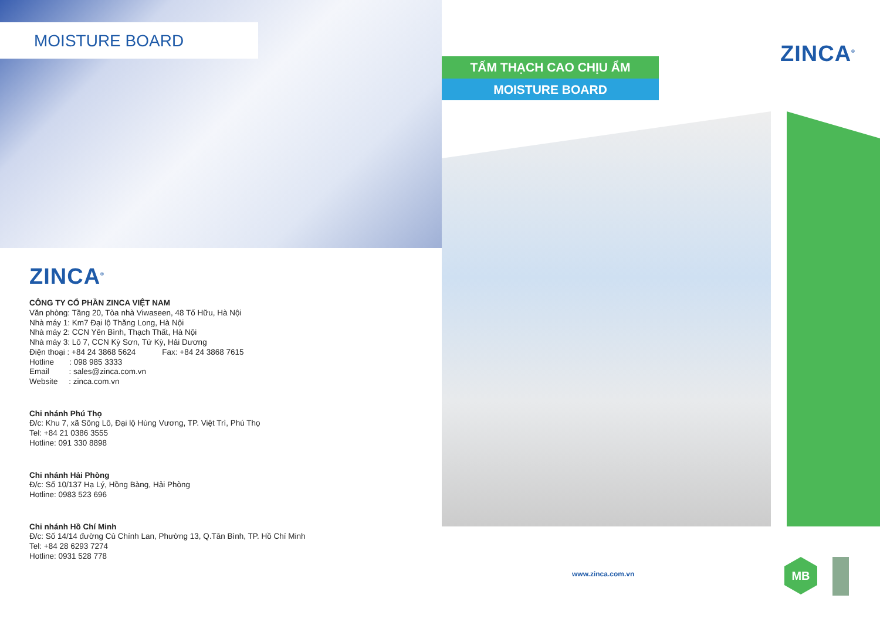MOISTURE BOARD
ZINCA<sup>®</sup>
CÔNG TY CỔ PHẦN ZINCA VIỆT NAM
Văn phòng: Tầng 20, Tòa nhà Viwaseen, 48 Tố Hữu, Hà Nội
Nhà máy 1: Km7 Đại lộ Thăng Long, Hà Nội
Nhà máy 2: CCN Yên Bình, Thạch Thất, Hà Nội
Nhà máy 3: Lô 7, CCN Kỳ Sơn, Tứ Kỳ, Hải Dương
Điện thoại : +84 24 3868 5624 Fax: +84 24 3868 7615
Hotline : 098 985 3333
Email : sales@zinca.com.vn
Website : zinca.com.vn
Chi nhánh Phú Thọ
Đ/c: Khu 7, xã Sông Lô, Đại lộ Hùng Vương, TP. Việt Trì, Phú Thọ
Tel: +84 21 0386 3555
Hotline: 091 330 8898
Chi nhánh Hải Phòng
Đ/c: Số 10/137 Hạ Lý, Hồng Bàng, Hải Phòng
Hotline: 0983 523 696
Chi nhánh Hồ Chí Minh
Đ/c: Số 14/14 đường Cù Chính Lan, Phường 13, Q.Tân Bình, TP. Hồ Chí Minh
Tel: +84 28 6293 7274
Hotline: 0931 528 778
TẤM THẠCH CAO CHỊU ẨM
MOISTURE BOARD
ZINCA<sup>®</sup>
www.zinca.com.vn
MB